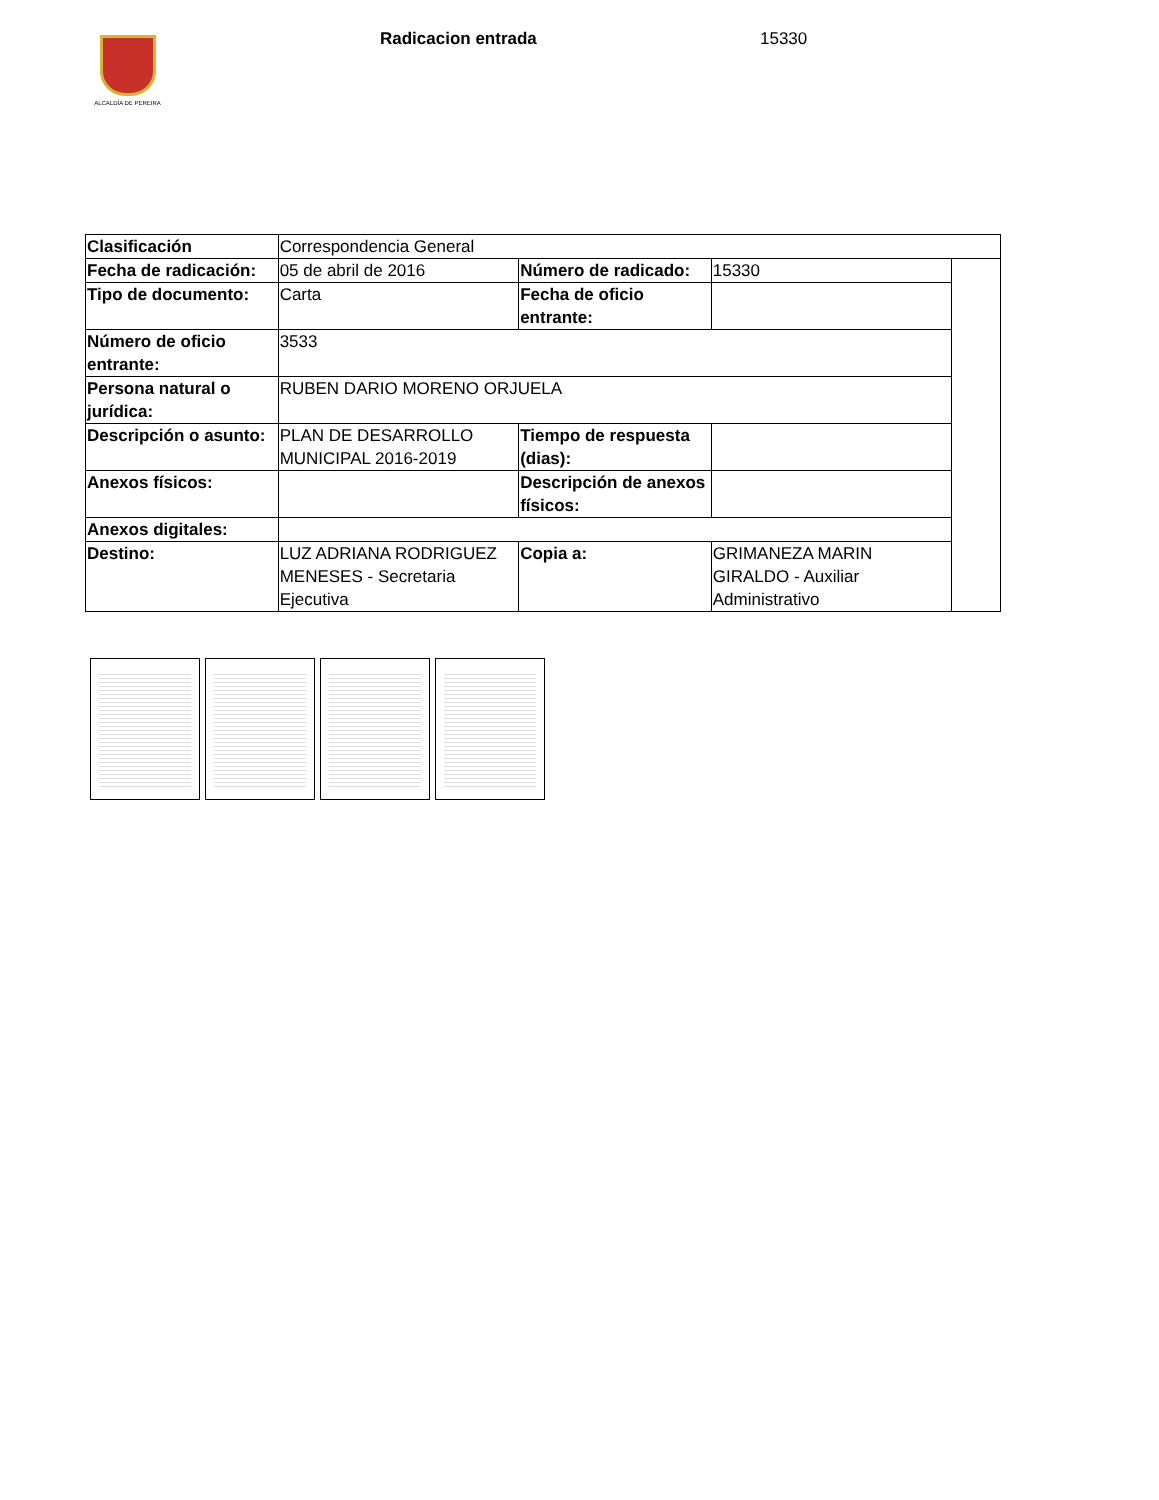ALCALDÍA DE PEREIRA Radicacion entrada 15330
| Clasificación | Correspondencia General | | | |
| Fecha de radicación: | 05 de abril de 2016 | Número de radicado: | 15330 | |
| Tipo de documento: | Carta | Fecha de oficio entrante: | | |
| Número de oficio entrante: | 3533 | | | |
| Persona natural o jurídica: | RUBEN DARIO MORENO ORJUELA | | | |
| Descripción o asunto: | PLAN DE DESARROLLO MUNICIPAL 2016-2019 | Tiempo de respuesta (dias): | | |
| Anexos físicos: | | Descripción de anexos físicos: | | |
| Anexos digitales: | | | | |
| Destino: | LUZ ADRIANA RODRIGUEZ MENESES - Secretaria Ejecutiva | Copia a: | GRIMANEZA MARIN GIRALDO - Auxiliar Administrativo | |